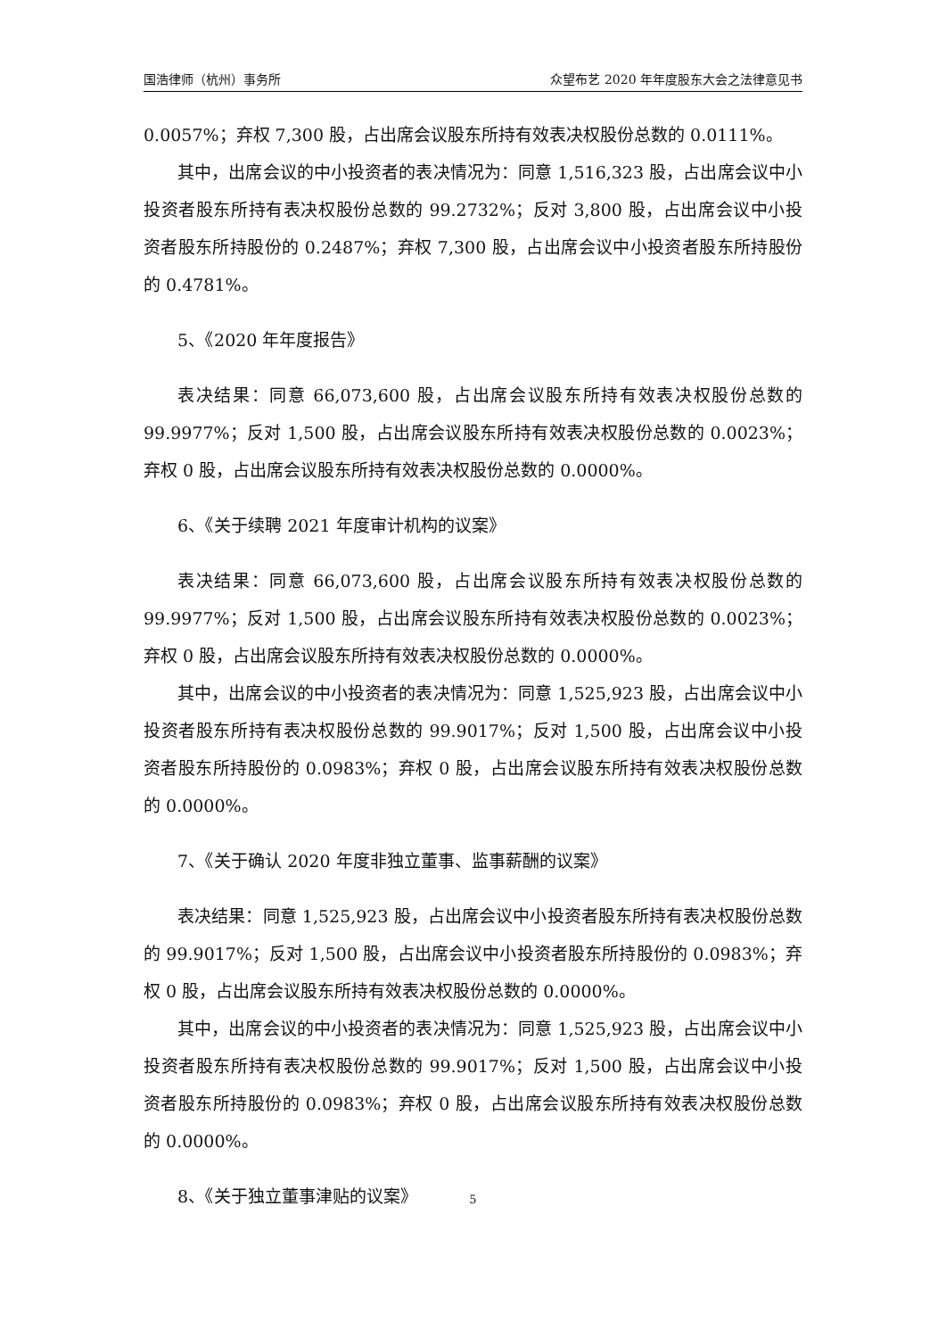国浩律师（杭州）事务所 众望布艺 2020 年年度股东大会之法律意见书
0.0057%；弃权 7,300 股，占出席会议股东所持有效表决权股份总数的 0.0111%。
其中，出席会议的中小投资者的表决情况为：同意 1,516,323 股，占出席会议中小投资者股东所持有表决权股份总数的 99.2732%；反对 3,800 股，占出席会议中小投资者股东所持股份的 0.2487%；弃权 7,300 股，占出席会议中小投资者股东所持股份的 0.4781%。
5、《2020 年年度报告》
表决结果：同意 66,073,600 股，占出席会议股东所持有效表决权股份总数的 99.9977%；反对 1,500 股，占出席会议股东所持有效表决权股份总数的 0.0023%；弃权 0 股，占出席会议股东所持有效表决权股份总数的 0.0000%。
6、《关于续聘 2021 年度审计机构的议案》
表决结果：同意 66,073,600 股，占出席会议股东所持有效表决权股份总数的 99.9977%；反对 1,500 股，占出席会议股东所持有效表决权股份总数的 0.0023%；弃权 0 股，占出席会议股东所持有效表决权股份总数的 0.0000%。
其中，出席会议的中小投资者的表决情况为：同意 1,525,923 股，占出席会议中小投资者股东所持有表决权股份总数的 99.9017%；反对 1,500 股，占出席会议中小投资者股东所持股份的 0.0983%；弃权 0 股，占出席会议股东所持有效表决权股份总数的 0.0000%。
7、《关于确认 2020 年度非独立董事、监事薪酬的议案》
表决结果：同意 1,525,923 股，占出席会议中小投资者股东所持有表决权股份总数的 99.9017%；反对 1,500 股，占出席会议中小投资者股东所持股份的 0.0983%；弃权 0 股，占出席会议股东所持有效表决权股份总数的 0.0000%。
其中，出席会议的中小投资者的表决情况为：同意 1,525,923 股，占出席会议中小投资者股东所持有表决权股份总数的 99.9017%；反对 1,500 股，占出席会议中小投资者股东所持股份的 0.0983%；弃权 0 股，占出席会议股东所持有效表决权股份总数的 0.0000%。
8、《关于独立董事津贴的议案》
5